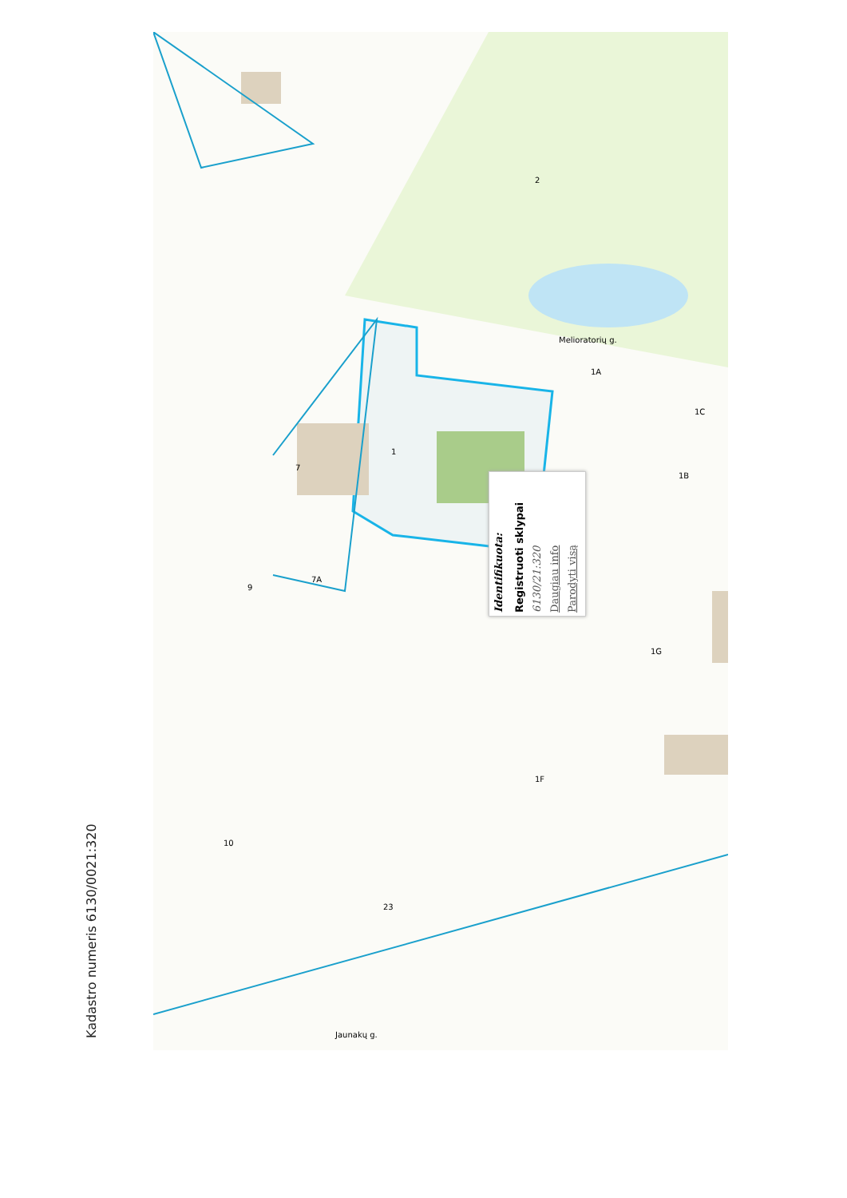Kadastro numeris 6130/0021:320
Identifikuota: Registruoti sklypai 6130/21:320 Daugiau info Parodyti visą
Melioratorių g.
Jaunakų g.
1
7
9
7A
2
1G
1F
1A
1B
1C
23
10